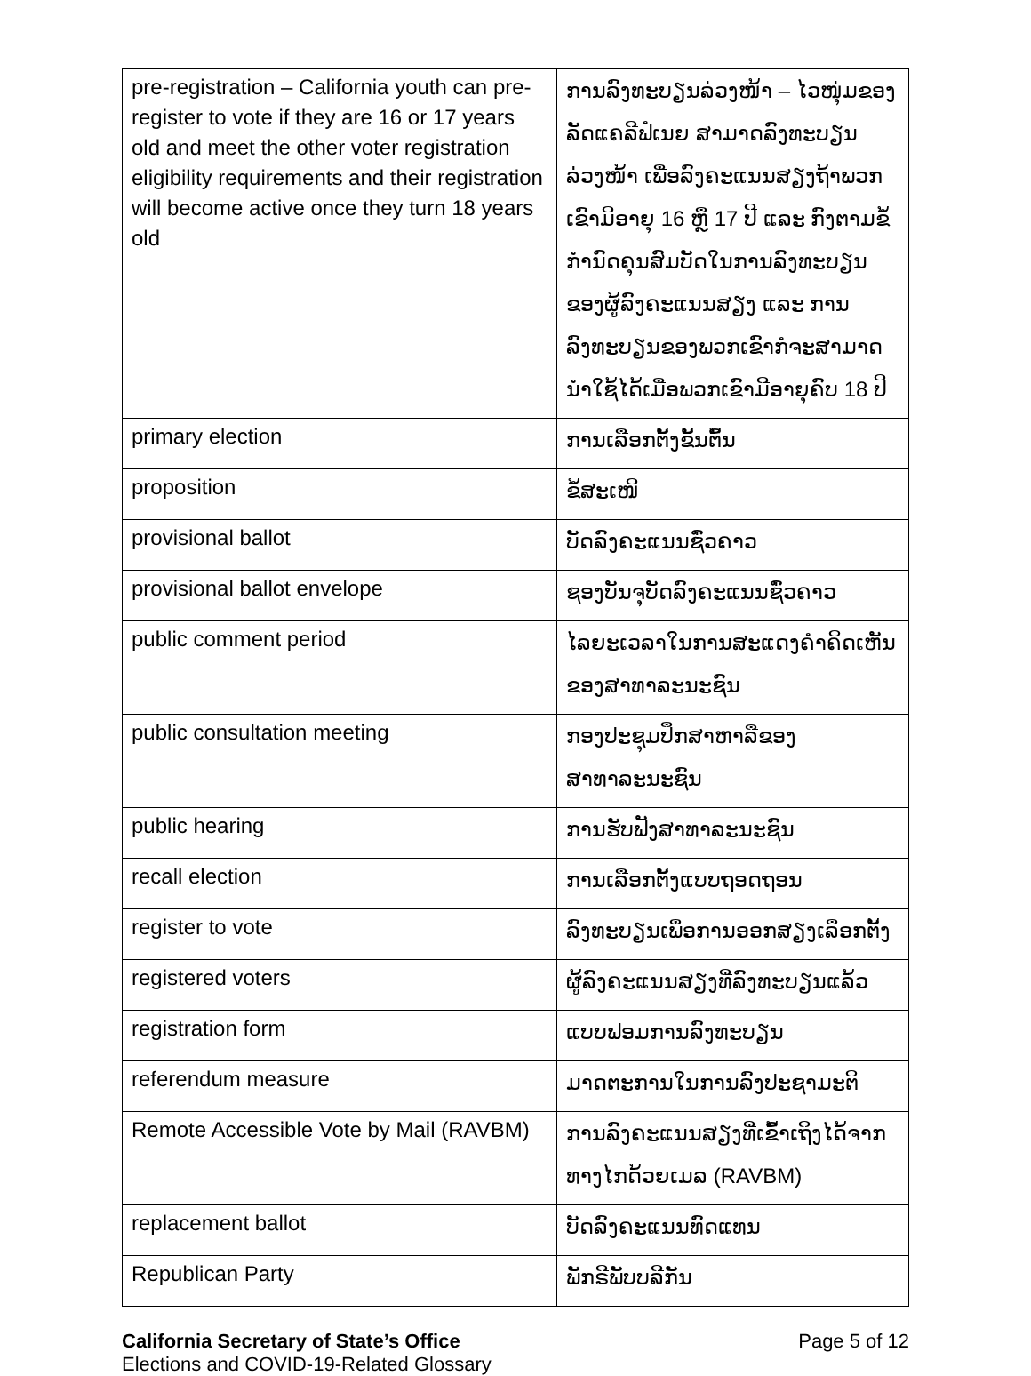| pre-registration – California youth can pre-register to vote if they are 16 or 17 years old and meet the other voter registration eligibility requirements and their registration will become active once they turn 18 years old | ການລົງທະບຽນລ່ວງໜ້າ – ໄວໜຸ່ມຂອງລັດແຄລີຟໍເນຍ ສາມາດລົງທະບຽນລ່ວງໜ້າ ເພື່ອລົງຄະແນນສຽງຖ້າພວກເຂົາມີອາຍຸ 16 ຫຼື 17 ປີ ແລະ ກົງຕາມຂໍ້ກໍານົດຄຸນສົມບັດໃນການລົງທະບຽນຂອງຜູ້ລົງຄະແນນສຽງ ແລະ ການລົງທະບຽນຂອງພວກເຂົາກໍຈະສາມາດນໍາໃຊ້ໄດ້ເມື່ອພວກເຂົາມີອາຍຸຄົບ 18 ປີ |
| primary election | ການເລືອກຕັ້ງຂັ້ນຕົ້ນ |
| proposition | ຂໍ້ສະເໜີ |
| provisional ballot | ບັດລົງຄະແນນຊົ່ວຄາວ |
| provisional ballot envelope | ຊອງບັນຈຸບັດລົງຄະແນນຊົ່ວຄາວ |
| public comment period | ໄລຍະເວລາໃນການສະແດງຄໍາຄິດເຫັນຂອງສາທາລະນະຊົນ |
| public consultation meeting | ກອງປະຊຸມປຶກສາຫາລືຂອງສາທາລະນະຊົນ |
| public hearing | ການຮັບຟັງສາທາລະນະຊົນ |
| recall election | ການເລືອກຕັ້ງແບບຖອດຖອນ |
| register to vote | ລົງທະບຽນເພື່ອການອອກສຽງເລືອກຕັ້ງ |
| registered voters | ຜູ້ລົງຄະແນນສຽງທີ່ລົງທະບຽນແລ້ວ |
| registration form | ແບບຟອມການລົງທະບຽນ |
| referendum measure | ມາດຕະການໃນການລົງປະຊາມະຕິ |
| Remote Accessible Vote by Mail (RAVBM) | ການລົງຄະແນນສຽງທີ່ເຂົ້າເຖິງໄດ້ຈາກທາງໄກດ້ວຍເມລ (RAVBM) |
| replacement ballot | ບັດລົງຄະແນນທົດແທນ |
| Republican Party | ພັກຣີພັບບລີກັນ |
California Secretary of State’s Office
Elections and COVID-19-Related Glossary
Page 5 of 12